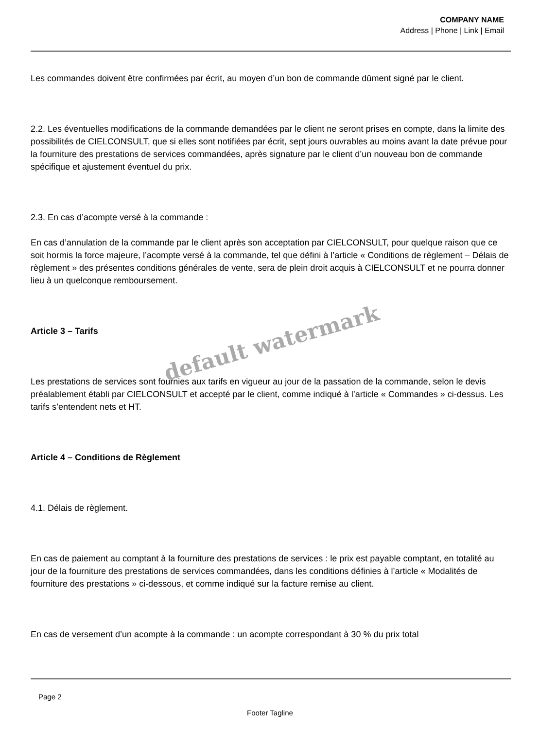COMPANY NAME
Address | Phone | Link | Email
Les commandes doivent être confirmées par écrit, au moyen d’un bon de commande dûment signé par le client.
2.2. Les éventuelles modifications de la commande demandées par le client ne seront prises en compte, dans la limite des possibilités de CIELCONSULT, que si elles sont notifiées par écrit, sept jours ouvrables au moins avant la date prévue pour la fourniture des prestations de services commandées, après signature par le client d’un nouveau bon de commande spécifique et ajustement éventuel du prix.
2.3. En cas d’acompte versé à la commande :
En cas d’annulation de la commande par le client après son acceptation par CIELCONSULT, pour quelque raison que ce soit hormis la force majeure, l’acompte versé à la commande, tel que défini à l’article « Conditions de règlement – Délais de règlement » des présentes conditions générales de vente, sera de plein droit acquis à CIELCONSULT et ne pourra donner lieu à un quelconque remboursement.
Article 3 – Tarifs
Les prestations de services sont fournies aux tarifs en vigueur au jour de la passation de la commande, selon le devis préalablement établi par CIELCONSULT et accepté par le client, comme indiqué à l’article « Commandes » ci-dessus. Les tarifs s’entendent nets et HT.
Article 4 – Conditions de Règlement
4.1. Délais de règlement.
En cas de paiement au comptant à la fourniture des prestations de services : le prix est payable comptant, en totalité au jour de la fourniture des prestations de services commandées, dans les conditions définies à l’article « Modalités de fourniture des prestations » ci-dessous, et comme indiqué sur la facture remise au client.
En cas de versement d’un acompte à la commande : un acompte correspondant à 30 % du prix total
default watermark
Page 2
Footer Tagline